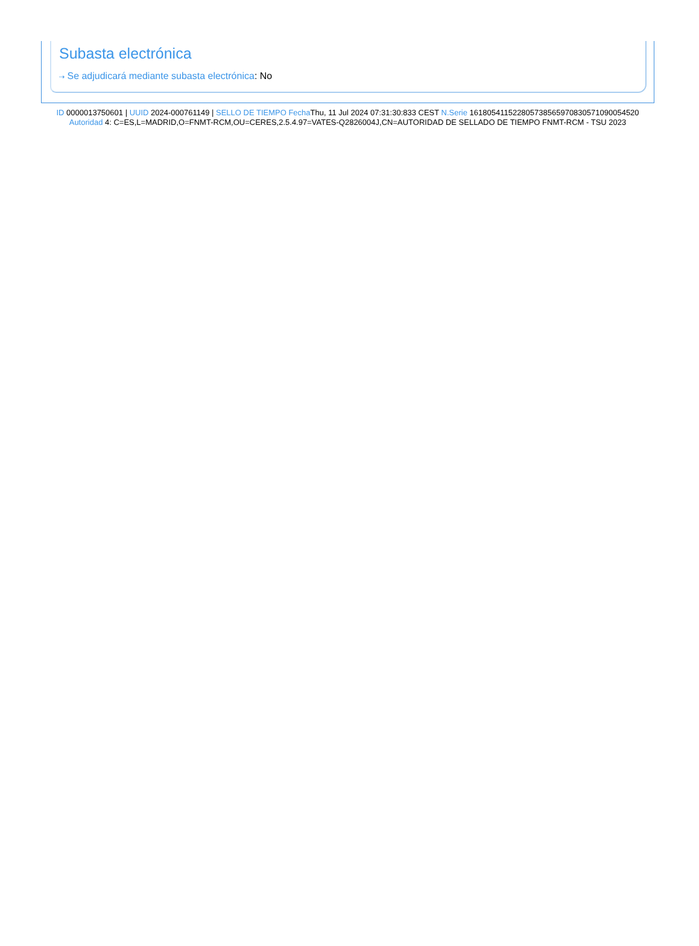Subasta electrónica
⇢ Se adjudicará mediante subasta electrónica: No
ID 0000013750601 | UUID 2024-000761149 | SELLO DE TIEMPO Fecha Thu, 11 Jul 2024 07:31:30:833 CEST N.Serie 161805411522805738565970830571090054520 Autoridad 4: C=ES,L=MADRID,O=FNMT-RCM,OU=CERES,2.5.4.97=VATES-Q2826004J,CN=AUTORIDAD DE SELLADO DE TIEMPO FNMT-RCM - TSU 2023